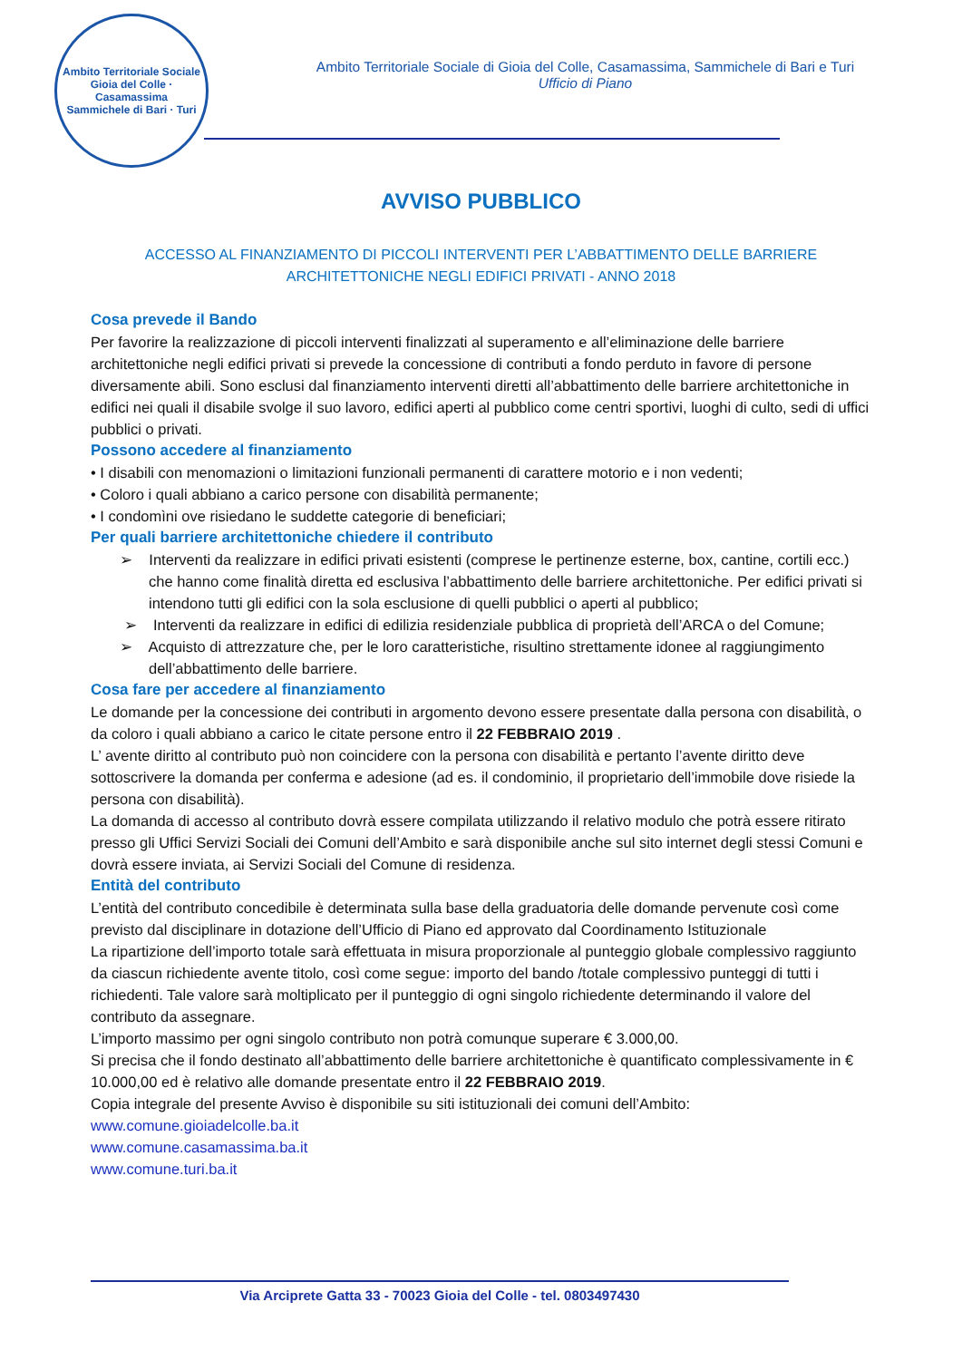Ambito Territoriale Sociale
Gioia del Colle · Casamassima
Sammichele di Bari · Turi
Ambito Territoriale Sociale di Gioia del Colle, Casamassima, Sammichele di Bari e Turi
Ufficio di Piano
AVVISO PUBBLICO
ACCESSO AL FINANZIAMENTO DI PICCOLI INTERVENTI PER L’ABBATTIMENTO DELLE BARRIERE
ARCHITETTONICHE NEGLI EDIFICI PRIVATI - ANNO 2018
Cosa prevede il Bando
Per favorire la realizzazione di piccoli interventi finalizzati al superamento e all’eliminazione delle barriere architettoniche negli edifici privati si prevede la concessione di contributi a fondo perduto in favore di persone diversamente abili. Sono esclusi dal finanziamento interventi diretti all’abbattimento delle barriere architettoniche in edifici nei quali il disabile svolge il suo lavoro, edifici aperti al pubblico come centri sportivi, luoghi di culto, sedi di uffici pubblici o privati.
Possono accedere al finanziamento
• I disabili con menomazioni o limitazioni funzionali permanenti di carattere motorio e i non vedenti;
• Coloro i quali abbiano a carico persone con disabilità permanente;
• I condomìni ove risiedano le suddette categorie di beneficiari;
Per quali barriere architettoniche chiedere il contributo
➢ Interventi da realizzare in edifici privati esistenti (comprese le pertinenze esterne, box, cantine, cortili ecc.) che hanno come finalità diretta ed esclusiva l’abbattimento delle barriere architettoniche. Per edifici privati si intendono tutti gli edifici con la sola esclusione di quelli pubblici o aperti al pubblico;
➢ Interventi da realizzare in edifici di edilizia residenziale pubblica di proprietà dell’ARCA o del Comune;
➢ Acquisto di attrezzature che, per le loro caratteristiche, risultino strettamente idonee al raggiungimento dell’abbattimento delle barriere.
Cosa fare per accedere al finanziamento
Le domande per la concessione dei contributi in argomento devono essere presentate dalla persona con disabilità, o da coloro i quali abbiano a carico le citate persone entro il 22 FEBBRAIO 2019 .
L’ avente diritto al contributo può non coincidere con la persona con disabilità e pertanto l’avente diritto deve sottoscrivere la domanda per conferma e adesione (ad es. il condominio, il proprietario dell’immobile dove risiede la persona con disabilità).
La domanda di accesso al contributo dovrà essere compilata utilizzando il relativo modulo che potrà essere ritirato presso gli Uffici Servizi Sociali dei Comuni dell’Ambito e sarà disponibile anche sul sito internet degli stessi Comuni e dovrà essere inviata, ai Servizi Sociali del Comune di residenza.
Entità del contributo
L’entità del contributo concedibile è determinata sulla base della graduatoria delle domande pervenute così come previsto dal disciplinare in dotazione dell’Ufficio di Piano ed approvato dal Coordinamento Istituzionale
La ripartizione dell’importo totale sarà effettuata in misura proporzionale al punteggio globale complessivo raggiunto da ciascun richiedente avente titolo, così come segue: importo del bando /totale complessivo punteggi di tutti i richiedenti. Tale valore sarà moltiplicato per il punteggio di ogni singolo richiedente determinando il valore del contributo da assegnare.
L’importo massimo per ogni singolo contributo non potrà comunque superare € 3.000,00.
Si precisa che il fondo destinato all’abbattimento delle barriere architettoniche è quantificato complessivamente in € 10.000,00 ed è relativo alle domande presentate entro il 22 FEBBRAIO 2019.
Copia integrale del presente Avviso è disponibile su siti istituzionali dei comuni dell’Ambito:
www.comune.gioiadelcolle.ba.it
www.comune.casamassima.ba.it
www.comune.turi.ba.it
Via Arciprete Gatta 33 - 70023 Gioia del Colle - tel. 0803497430